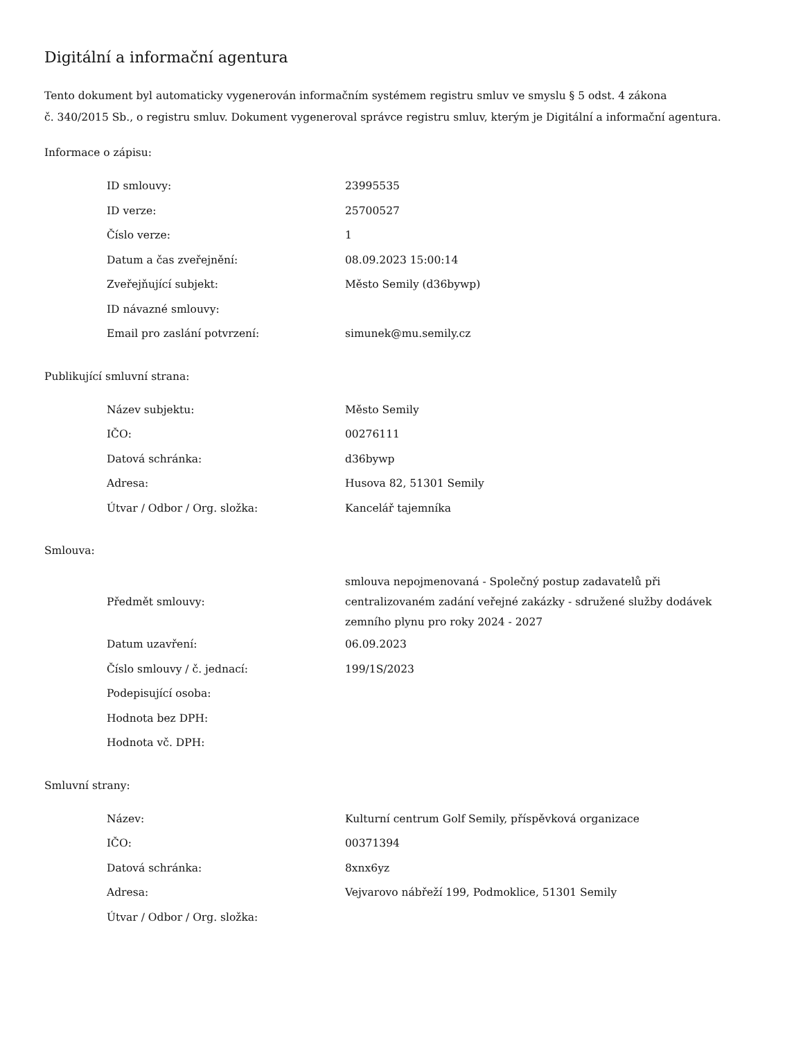Digitální a informační agentura
Tento dokument byl automaticky vygenerován informačním systémem registru smluv ve smyslu § 5 odst. 4 zákona
č. 340/2015 Sb., o registru smluv. Dokument vygeneroval správce registru smluv, kterým je Digitální a informační agentura.
Informace o zápisu:
| ID smlouvy: | 23995535 |
| ID verze: | 25700527 |
| Číslo verze: | 1 |
| Datum a čas zveřejnění: | 08.09.2023 15:00:14 |
| Zveřejňující subjekt: | Město Semily (d36bywp) |
| ID návazné smlouvy: | |
| Email pro zaslání potvrzení: | simunek@mu.semily.cz |
Publikující smluvní strana:
| Název subjektu: | Město Semily |
| IČO: | 00276111 |
| Datová schránka: | d36bywp |
| Adresa: | Husova 82, 51301 Semily |
| Útvar / Odbor / Org. složka: | Kancelář tajemníka |
Smlouva:
| Předmět smlouvy: | smlouva nepojmenovaná - Společný postup zadavatelů při centralizovaném zadání veřejné zakázky - sdružené služby dodávek zemního plynu pro roky 2024 - 2027 |
| Datum uzavření: | 06.09.2023 |
| Číslo smlouvy / č. jednací: | 199/1S/2023 |
| Podepisující osoba: | |
| Hodnota bez DPH: | |
| Hodnota vč. DPH: | |
Smluvní strany:
| Název: | Kulturní centrum Golf Semily, příspěvková organizace |
| IČO: | 00371394 |
| Datová schránka: | 8xnx6yz |
| Adresa: | Vejvarovo nábřeží 199, Podmoklice, 51301 Semily |
| Útvar / Odbor / Org. složka: | |